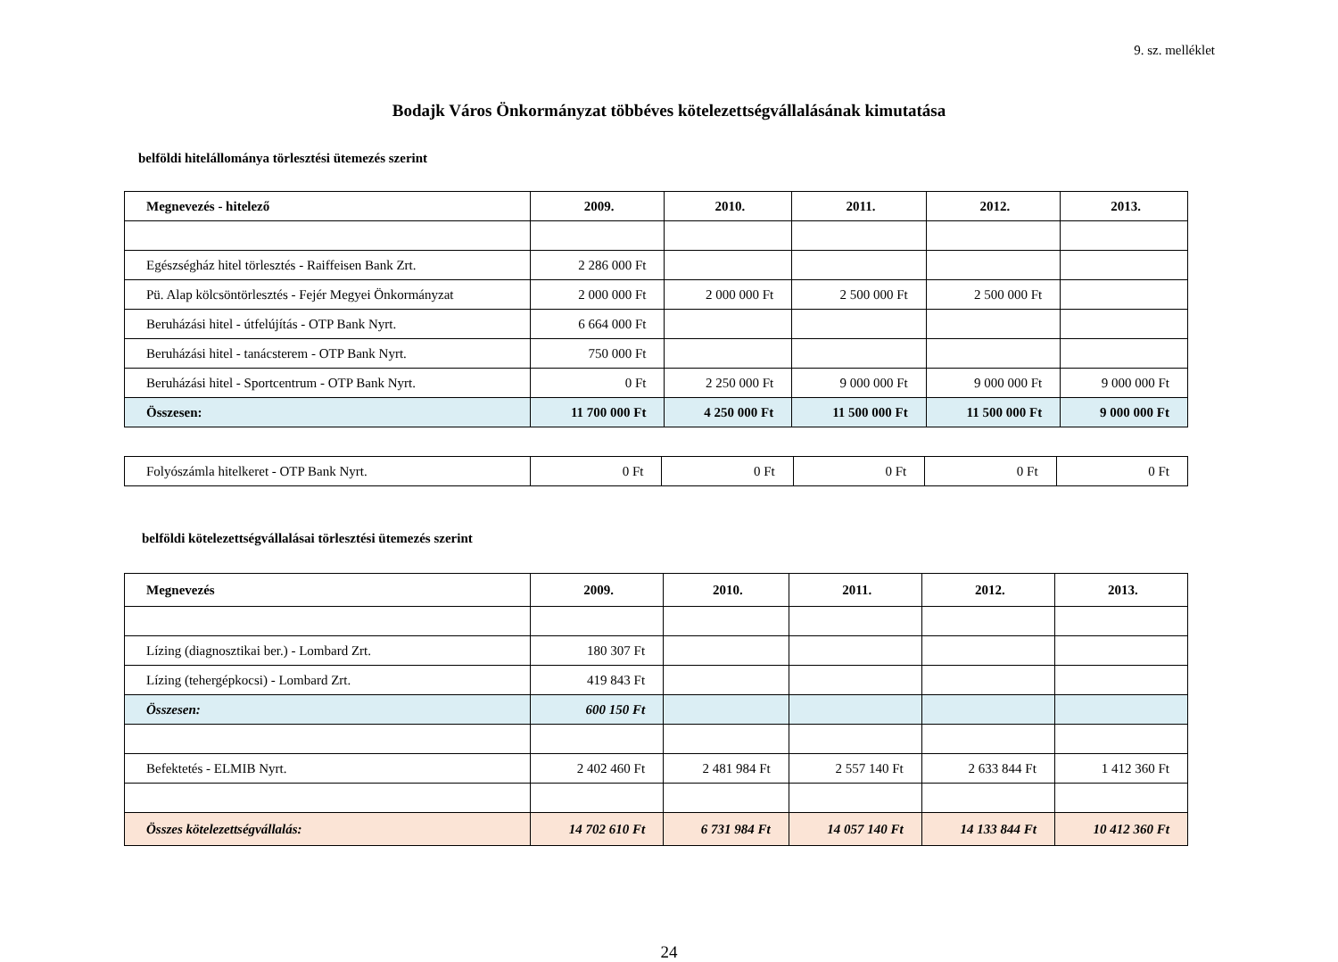9. sz. melléklet
Bodajk Város Önkormányzat többéves kötelezettségvállalásának kimutatása
belföldi hitelállománya törlesztési ütemezés szerint
| Megnevezés - hitelező | 2009. | 2010. | 2011. | 2012. | 2013. |
| --- | --- | --- | --- | --- | --- |
| Egészségház hitel törlesztés - Raiffeisen Bank Zrt. | 2 286 000 Ft | | | | |
| Pü. Alap kölcsöntörlesztés - Fejér Megyei Önkormányzat | 2 000 000 Ft | 2 000 000 Ft | 2 500 000 Ft | 2 500 000 Ft | |
| Beruházási hitel - útfelújítás - OTP Bank Nyrt. | 6 664 000 Ft | | | | |
| Beruházási hitel - tanácsterem - OTP Bank Nyrt. | 750 000 Ft | | | | |
| Beruházási hitel - Sportcentrum - OTP Bank Nyrt. | 0 Ft | 2 250 000 Ft | 9 000 000 Ft | 9 000 000 Ft | 9 000 000 Ft |
| Összesen: | 11 700 000 Ft | 4 250 000 Ft | 11 500 000 Ft | 11 500 000 Ft | 9 000 000 Ft |
| Folyószámla hitelkeret - OTP Bank Nyrt. | 0 Ft | 0 Ft | 0 Ft | 0 Ft | 0 Ft |
belföldi kötelezettségvállalásai törlesztési ütemezés szerint
| Megnevezés | 2009. | 2010. | 2011. | 2012. | 2013. |
| --- | --- | --- | --- | --- | --- |
| Lízing (diagnosztikai ber.) - Lombard Zrt. | 180 307 Ft | | | | |
| Lízing (tehergépkocsi) - Lombard Zrt. | 419 843 Ft | | | | |
| Összesen: | 600 150 Ft | | | | |
| Befektetés - ELMIB Nyrt. | 2 402 460 Ft | 2 481 984 Ft | 2 557 140 Ft | 2 633 844 Ft | 1 412 360 Ft |
| Összes kötelezettségvállalás: | 14 702 610 Ft | 6 731 984 Ft | 14 057 140 Ft | 14 133 844 Ft | 10 412 360 Ft |
24